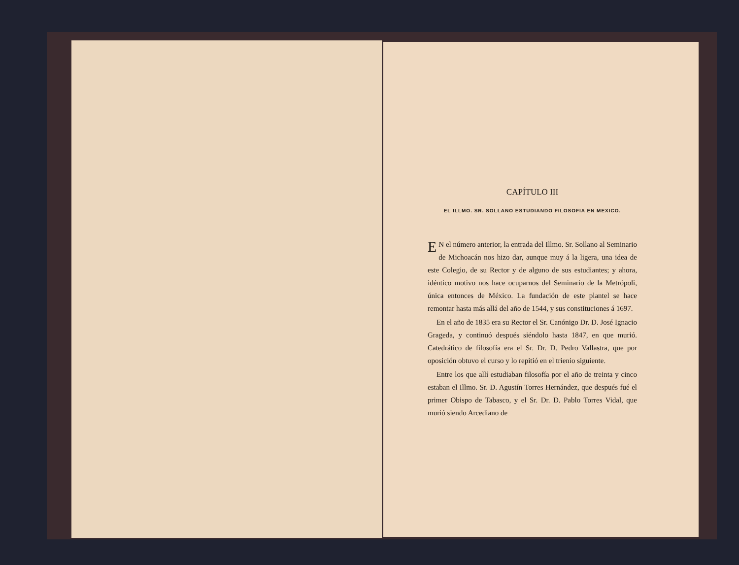CAPÍTULO III
EL ILLMO. SR. SOLLANO ESTUDIANDO FILOSOFIA EN MEXICO.
EN el número anterior, la entrada del Illmo. Sr. Sollano al Seminario de Michoacán nos hizo dar, aunque muy á la ligera, una idea de este Colegio, de su Rector y de alguno de sus estudiantes; y ahora, idéntico motivo nos hace ocuparnos del Seminario de la Metrópoli, única entonces de México. La fundación de este plantel se hace remontar hasta más allá del año de 1544, y sus constituciones á 1697.
En el año de 1835 era su Rector el Sr. Canónigo Dr. D. José Ignacio Grageda, y continuó después siéndolo hasta 1847, en que murió. Catedrático de filosofía era el Sr. Dr. D. Pedro Vallastra, que por oposición obtuvo el curso y lo repitió en el trienio siguiente.
Entre los que allí estudiaban filosofía por el año de treinta y cinco estaban el Illmo. Sr. D. Agustín Torres Hernández, que después fué el primer Obispo de Tabasco, y el Sr. Dr. D. Pablo Torres Vidal, que murió siendo Arcediano de